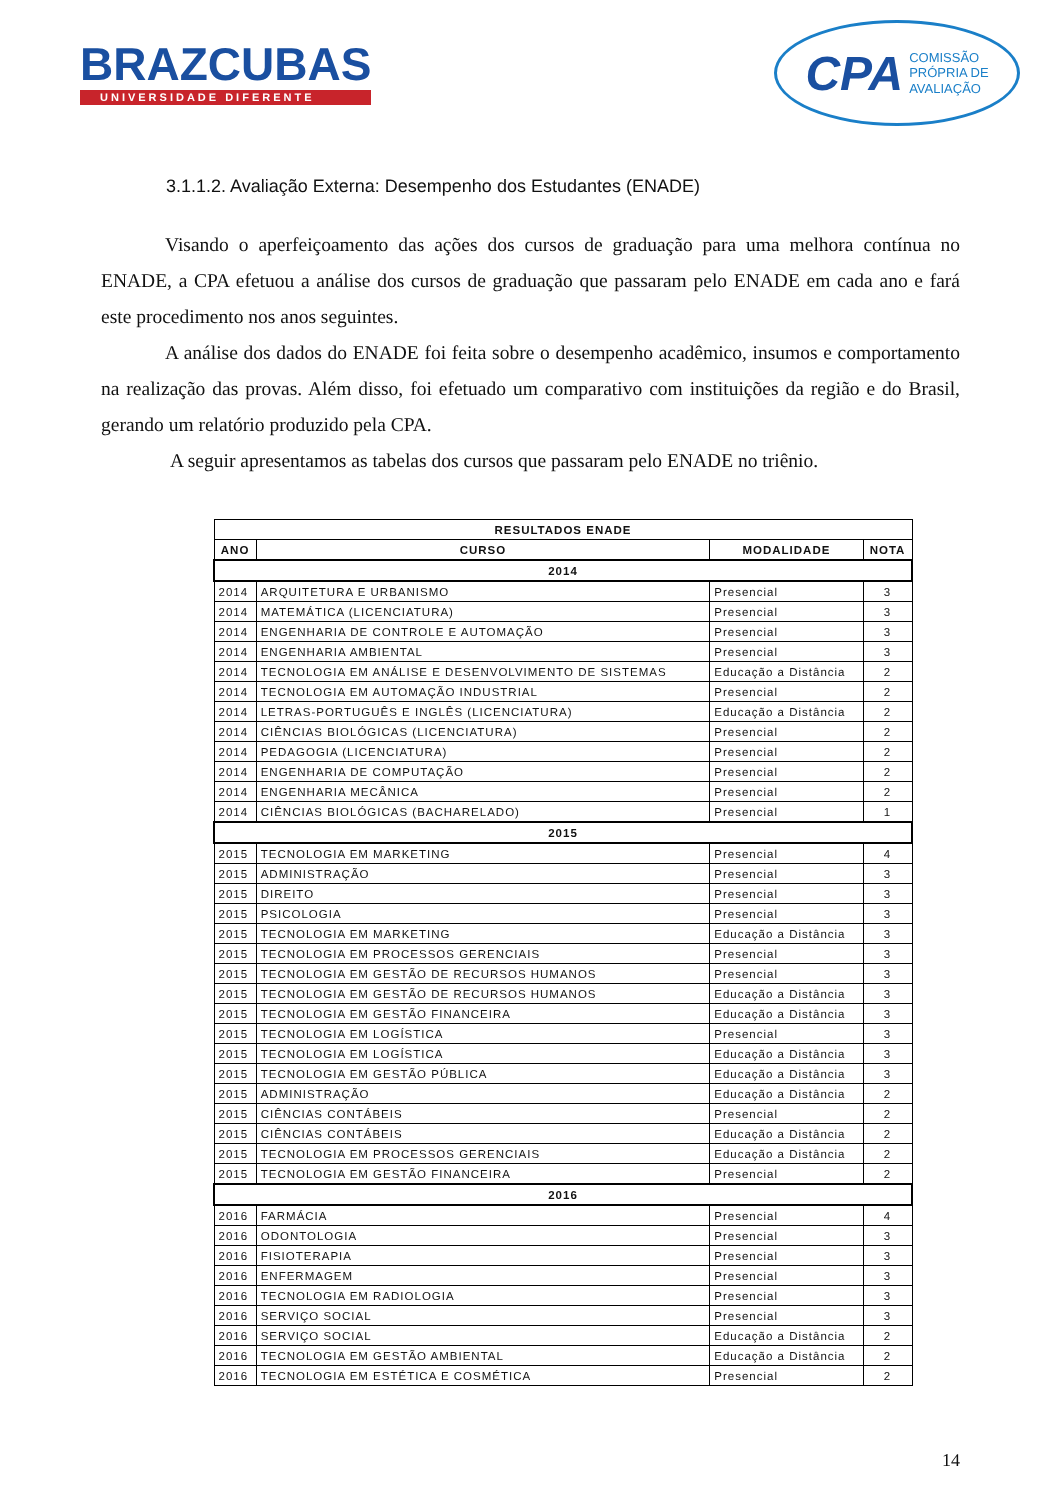BRAZCUBAS
UNIVERSIDADE DIFERENTE
CPA COMISSÃO
PRÓPRIA DE
AVALIAÇÃO
3.1.1.2. Avaliação Externa: Desempenho dos Estudantes (ENADE)
Visando o aperfeiçoamento das ações dos cursos de graduação para uma melhora contínua no ENADE, a CPA efetuou a análise dos cursos de graduação que passaram pelo ENADE em cada ano e fará este procedimento nos anos seguintes.
A análise dos dados do ENADE foi feita sobre o desempenho acadêmico, insumos e comportamento na realização das provas. Além disso, foi efetuado um comparativo com instituições da região e do Brasil, gerando um relatório produzido pela CPA.
A seguir apresentamos as tabelas dos cursos que passaram pelo ENADE no triênio.
| RESULTADOS ENADE | | | |
| --- | --- | --- | --- |
| ANO | CURSO | MODALIDADE | NOTA |
| 2014 | | | |
| 2014 | ARQUITETURA E URBANISMO | Presencial | 3 |
| 2014 | MATEMÁTICA (LICENCIATURA) | Presencial | 3 |
| 2014 | ENGENHARIA DE CONTROLE E AUTOMAÇÃO | Presencial | 3 |
| 2014 | ENGENHARIA AMBIENTAL | Presencial | 3 |
| 2014 | TECNOLOGIA EM ANÁLISE E DESENVOLVIMENTO DE SISTEMAS | Educação a Distância | 2 |
| 2014 | TECNOLOGIA EM AUTOMAÇÃO INDUSTRIAL | Presencial | 2 |
| 2014 | LETRAS-PORTUGUÊS E INGLÊS (LICENCIATURA) | Educação a Distância | 2 |
| 2014 | CIÊNCIAS BIOLÓGICAS (LICENCIATURA) | Presencial | 2 |
| 2014 | PEDAGOGIA (LICENCIATURA) | Presencial | 2 |
| 2014 | ENGENHARIA DE COMPUTAÇÃO | Presencial | 2 |
| 2014 | ENGENHARIA MECÂNICA | Presencial | 2 |
| 2014 | CIÊNCIAS BIOLÓGICAS (BACHARELADO) | Presencial | 1 |
| 2015 | | | |
| 2015 | TECNOLOGIA EM MARKETING | Presencial | 4 |
| 2015 | ADMINISTRAÇÃO | Presencial | 3 |
| 2015 | DIREITO | Presencial | 3 |
| 2015 | PSICOLOGIA | Presencial | 3 |
| 2015 | TECNOLOGIA EM MARKETING | Educação a Distância | 3 |
| 2015 | TECNOLOGIA EM PROCESSOS GERENCIAIS | Presencial | 3 |
| 2015 | TECNOLOGIA EM GESTÃO DE RECURSOS HUMANOS | Presencial | 3 |
| 2015 | TECNOLOGIA EM GESTÃO DE RECURSOS HUMANOS | Educação a Distância | 3 |
| 2015 | TECNOLOGIA EM GESTÃO FINANCEIRA | Educação a Distância | 3 |
| 2015 | TECNOLOGIA EM LOGÍSTICA | Presencial | 3 |
| 2015 | TECNOLOGIA EM LOGÍSTICA | Educação a Distância | 3 |
| 2015 | TECNOLOGIA EM GESTÃO PÚBLICA | Educação a Distância | 3 |
| 2015 | ADMINISTRAÇÃO | Educação a Distância | 2 |
| 2015 | CIÊNCIAS CONTÁBEIS | Presencial | 2 |
| 2015 | CIÊNCIAS CONTÁBEIS | Educação a Distância | 2 |
| 2015 | TECNOLOGIA EM PROCESSOS GERENCIAIS | Educação a Distância | 2 |
| 2015 | TECNOLOGIA EM GESTÃO FINANCEIRA | Presencial | 2 |
| 2016 | | | |
| 2016 | FARMÁCIA | Presencial | 4 |
| 2016 | ODONTOLOGIA | Presencial | 3 |
| 2016 | FISIOTERAPIA | Presencial | 3 |
| 2016 | ENFERMAGEM | Presencial | 3 |
| 2016 | TECNOLOGIA EM RADIOLOGIA | Presencial | 3 |
| 2016 | SERVIÇO SOCIAL | Presencial | 3 |
| 2016 | SERVIÇO SOCIAL | Educação a Distância | 2 |
| 2016 | TECNOLOGIA EM GESTÃO AMBIENTAL | Educação a Distância | 2 |
| 2016 | TECNOLOGIA EM ESTÉTICA E COSMÉTICA | Presencial | 2 |
14